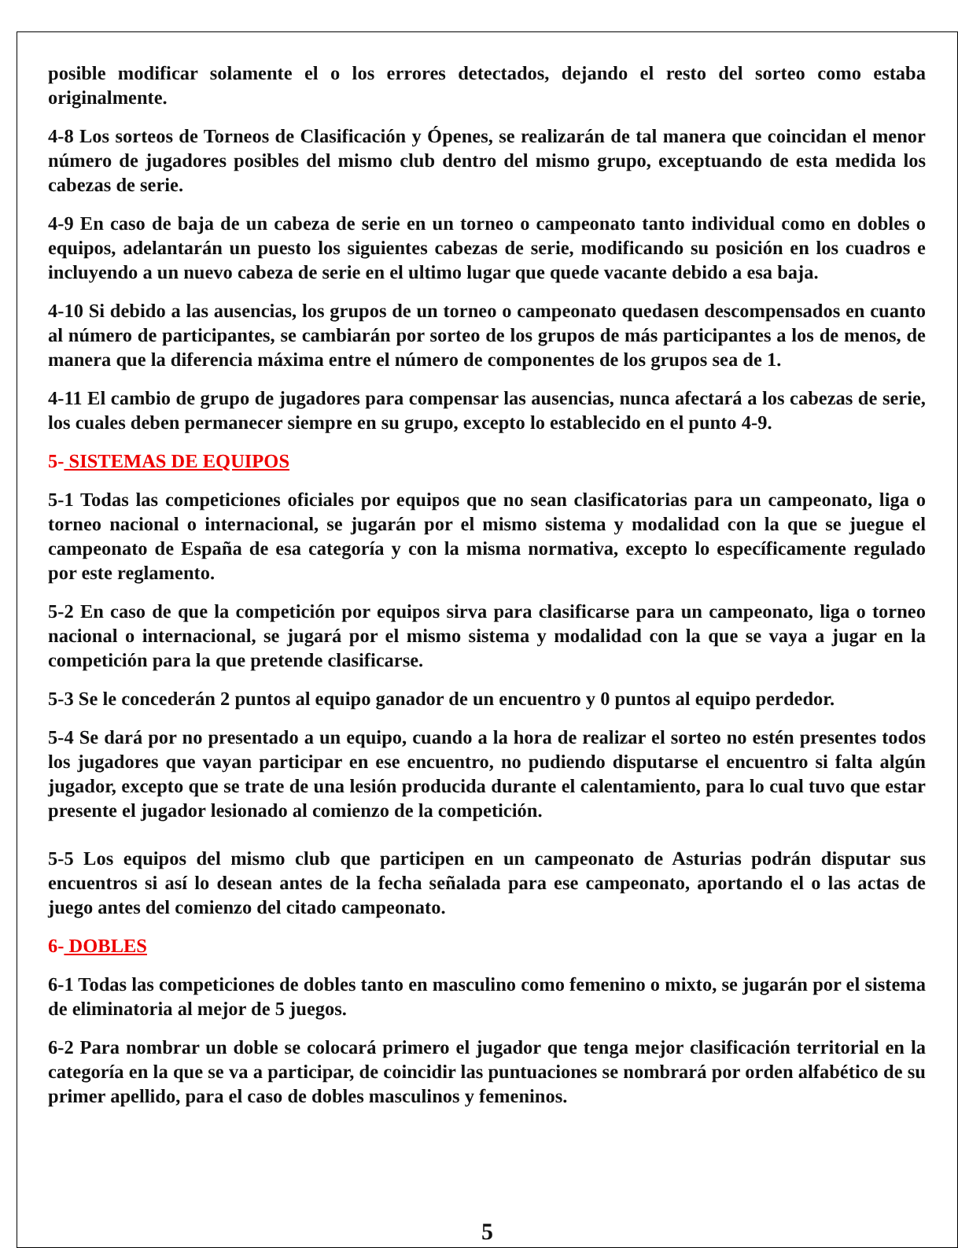posible modificar solamente el o los errores detectados, dejando el resto del sorteo como estaba originalmente.
4-8 Los sorteos de Torneos de Clasificación y Ópenes, se realizarán de tal manera que coincidan el menor número de jugadores posibles del mismo club dentro del mismo grupo, exceptuando de esta medida los cabezas de serie.
4-9 En caso de baja de un cabeza de serie en un torneo o campeonato tanto individual como en dobles o equipos, adelantarán un puesto los siguientes cabezas de serie, modificando su posición en los cuadros e incluyendo a un nuevo cabeza de serie en el ultimo lugar que quede vacante debido a esa baja.
4-10 Si debido a las ausencias, los grupos de un torneo o campeonato quedasen descompensados en cuanto al número de participantes, se cambiarán por sorteo de los grupos de más participantes a los de menos, de manera que la diferencia máxima entre el número de componentes de los grupos sea de 1.
4-11 El cambio de grupo de jugadores para compensar las ausencias, nunca afectará a los cabezas de serie, los cuales deben permanecer siempre en su grupo, excepto lo establecido en el punto 4-9.
5- SISTEMAS DE EQUIPOS
5-1 Todas las competiciones oficiales por equipos que no sean clasificatorias para un campeonato, liga o torneo nacional o internacional, se jugarán por el mismo sistema y modalidad con la que se juegue el campeonato de España de esa categoría y con la misma normativa, excepto lo específicamente regulado por este reglamento.
5-2 En caso de que la competición por equipos sirva para clasificarse para un campeonato, liga o torneo nacional o internacional, se jugará por el mismo sistema y modalidad con la que se vaya a jugar en la competición para la que pretende clasificarse.
5-3 Se le concederán 2 puntos al equipo ganador de un encuentro y 0 puntos al equipo perdedor.
5-4 Se dará por no presentado a un equipo, cuando a la hora de realizar el sorteo no estén presentes todos los jugadores que vayan participar en ese encuentro, no pudiendo disputarse el encuentro si falta algún jugador, excepto que se trate de una lesión producida durante el calentamiento, para lo cual tuvo que estar presente el jugador lesionado al comienzo de la competición.
5-5 Los equipos del mismo club que participen en un campeonato de Asturias podrán disputar sus encuentros si así lo desean antes de la fecha señalada para ese campeonato, aportando el o las actas de juego antes del comienzo del citado campeonato.
6- DOBLES
6-1 Todas las competiciones de dobles tanto en masculino como femenino o mixto, se jugarán por el sistema de eliminatoria al mejor de 5 juegos.
6-2 Para nombrar un doble se colocará primero el jugador que tenga mejor clasificación territorial en la categoría en la que se va a participar, de coincidir las puntuaciones se nombrará por orden alfabético de su primer apellido, para el caso de dobles masculinos y femeninos.
5